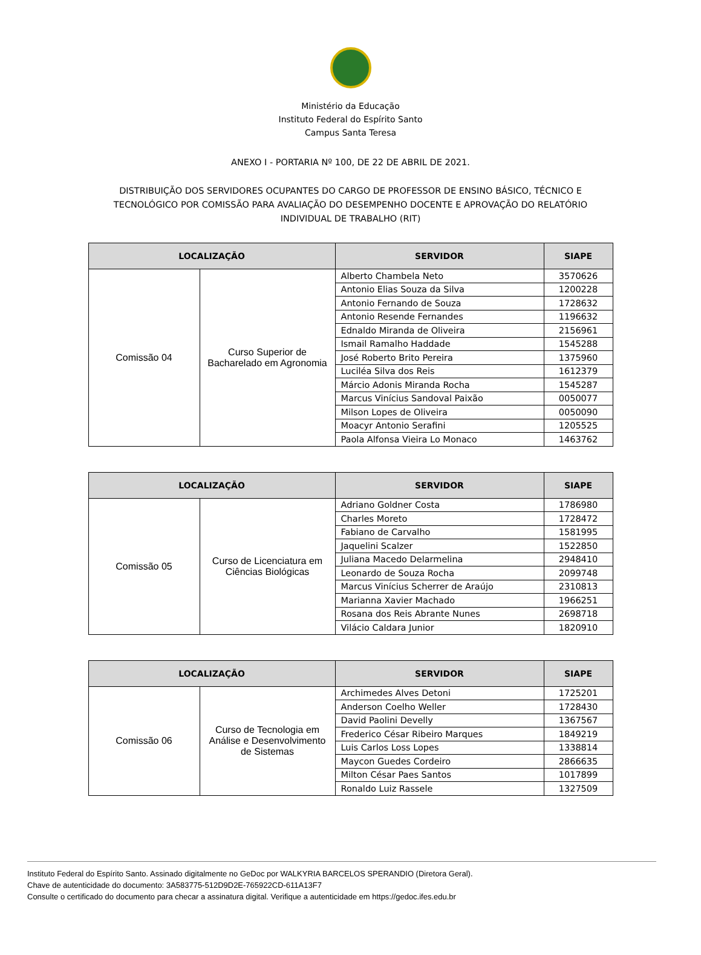Ministério da Educação
Instituto Federal do Espírito Santo
Campus Santa Teresa
ANEXO I - PORTARIA Nº 100, DE 22 DE ABRIL DE 2021.
DISTRIBUIÇÃO DOS SERVIDORES OCUPANTES DO CARGO DE PROFESSOR DE ENSINO BÁSICO, TÉCNICO E TECNOLÓGICO POR COMISSÃO PARA AVALIAÇÃO DO DESEMPENHO DOCENTE E APROVAÇÃO DO RELATÓRIO INDIVIDUAL DE TRABALHO (RIT)
| LOCALIZAÇÃO | | SERVIDOR | SIAPE |
| --- | --- | --- | --- |
| Comissão 04 | Curso Superior de Bacharelado em Agronomia | Alberto Chambela Neto | 3570626 |
| | | Antonio Elias Souza da Silva | 1200228 |
| | | Antonio Fernando de Souza | 1728632 |
| | | Antonio Resende Fernandes | 1196632 |
| | | Ednaldo Miranda de Oliveira | 2156961 |
| | | Ismail Ramalho Haddade | 1545288 |
| | | José Roberto Brito Pereira | 1375960 |
| | | Luciléa Silva dos Reis | 1612379 |
| | | Márcio Adonis Miranda Rocha | 1545287 |
| | | Marcus Vinícius Sandoval Paixão | 0050077 |
| | | Milson Lopes de Oliveira | 0050090 |
| | | Moacyr Antonio Serafini | 1205525 |
| | | Paola Alfonsa Vieira Lo Monaco | 1463762 |
| LOCALIZAÇÃO | | SERVIDOR | SIAPE |
| --- | --- | --- | --- |
| Comissão 05 | Curso de Licenciatura em Ciências Biológicas | Adriano Goldner Costa | 1786980 |
| | | Charles Moreto | 1728472 |
| | | Fabiano de Carvalho | 1581995 |
| | | Jaquelini Scalzer | 1522850 |
| | | Juliana Macedo Delarmelina | 2948410 |
| | | Leonardo de Souza Rocha | 2099748 |
| | | Marcus Vinícius Scherrer de Araújo | 2310813 |
| | | Marianna Xavier Machado | 1966251 |
| | | Rosana dos Reis Abrante Nunes | 2698718 |
| | | Vilácio Caldara Junior | 1820910 |
| LOCALIZAÇÃO | | SERVIDOR | SIAPE |
| --- | --- | --- | --- |
| Comissão 06 | Curso de Tecnologia em Análise e Desenvolvimento de Sistemas | Archimedes Alves Detoni | 1725201 |
| | | Anderson Coelho Weller | 1728430 |
| | | David Paolini Develly | 1367567 |
| | | Frederico César Ribeiro Marques | 1849219 |
| | | Luis Carlos Loss Lopes | 1338814 |
| | | Maycon Guedes Cordeiro | 2866635 |
| | | Milton César Paes Santos | 1017899 |
| | | Ronaldo Luiz Rassele | 1327509 |
Instituto Federal do Espírito Santo. Assinado digitalmente no GeDoc por WALKYRIA BARCELOS SPERANDIO (Diretora Geral).
Chave de autenticidade do documento: 3A583775-512D9D2E-765922CD-611A13F7
Consulte o certificado do documento para checar a assinatura digital. Verifique a autenticidade em https://gedoc.ifes.edu.br